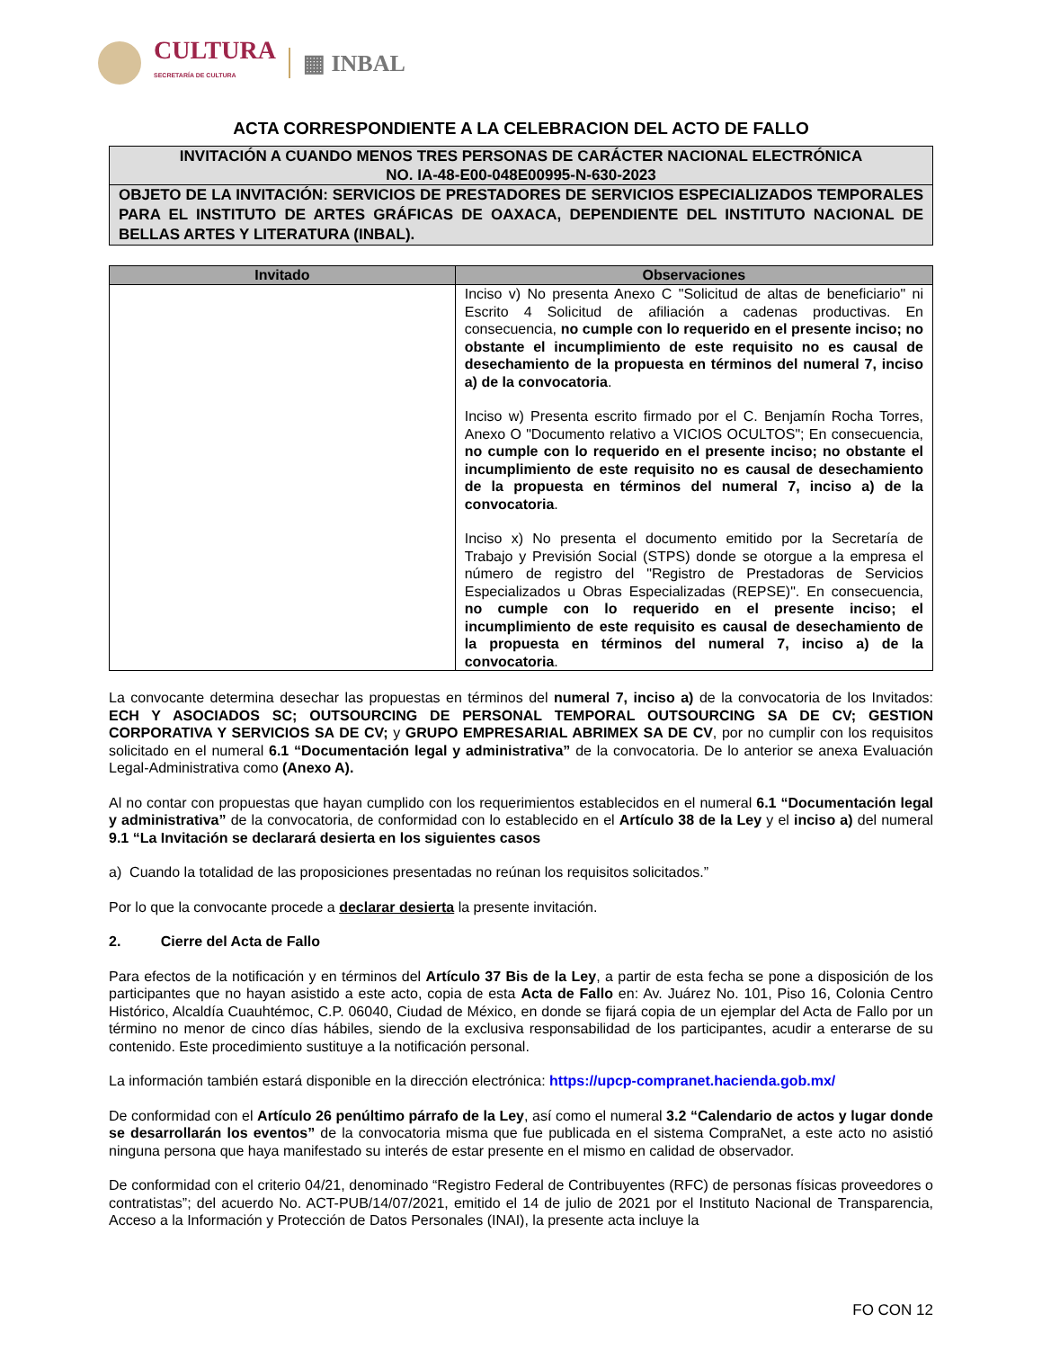CULTURA
SECRETARÍA DE CULTURA
▦ INBAL
ACTA CORRESPONDIENTE A LA CELEBRACION DEL ACTO DE FALLO
INVITACIÓN A CUANDO MENOS TRES PERSONAS DE CARÁCTER NACIONAL ELECTRÓNICA
NO. IA-48-E00-048E00995-N-630-2023
OBJETO DE LA INVITACIÓN: SERVICIOS DE PRESTADORES DE SERVICIOS ESPECIALIZADOS TEMPORALES PARA EL INSTITUTO DE ARTES GRÁFICAS DE OAXACA, DEPENDIENTE DEL INSTITUTO NACIONAL DE BELLAS ARTES Y LITERATURA (INBAL).
| Invitado | Observaciones |
| --- | --- |
| | Inciso v) No presenta Anexo C "Solicitud de altas de beneficiario" ni Escrito 4 Solicitud de afiliación a cadenas productivas. En consecuencia, no cumple con lo requerido en el presente inciso; no obstante el incumplimiento de este requisito no es causal de desechamiento de la propuesta en términos del numeral 7, inciso a) de la convocatoria . Inciso w) Presenta escrito firmado por el C. Benjamín Rocha Torres, Anexo O "Documento relativo a VICIOS OCULTOS"; En consecuencia, no cumple con lo requerido en el presente inciso; no obstante el incumplimiento de este requisito no es causal de desechamiento de la propuesta en términos del numeral 7, inciso a) de la convocatoria . Inciso x) No presenta el documento emitido por la Secretaría de Trabajo y Previsión Social (STPS) donde se otorgue a la empresa el número de registro del "Registro de Prestadoras de Servicios Especializados u Obras Especializadas (REPSE)". En consecuencia, no cumple con lo requerido en el presente inciso; el incumplimiento de este requisito es causal de desechamiento de la propuesta en términos del numeral 7, inciso a) de la convocatoria . |
La convocante determina desechar las propuestas en términos del numeral 7, inciso a) de la convocatoria de los Invitados: ECH Y ASOCIADOS SC; OUTSOURCING DE PERSONAL TEMPORAL OUTSOURCING SA DE CV; GESTION CORPORATIVA Y SERVICIOS SA DE CV; y GRUPO EMPRESARIAL ABRIMEX SA DE CV, por no cumplir con los requisitos solicitado en el numeral 6.1 “Documentación legal y administrativa” de la convocatoria. De lo anterior se anexa Evaluación Legal-Administrativa como (Anexo A).
Al no contar con propuestas que hayan cumplido con los requerimientos establecidos en el numeral 6.1 “Documentación legal y administrativa” de la convocatoria, de conformidad con lo establecido en el Artículo 38 de la Ley y el inciso a) del numeral 9.1 “La Invitación se declarará desierta en los siguientes casos
a) Cuando la totalidad de las proposiciones presentadas no reúnan los requisitos solicitados.”
Por lo que la convocante procede a declarar desierta la presente invitación.
2. Cierre del Acta de Fallo
Para efectos de la notificación y en términos del Artículo 37 Bis de la Ley, a partir de esta fecha se pone a disposición de los participantes que no hayan asistido a este acto, copia de esta Acta de Fallo en: Av. Juárez No. 101, Piso 16, Colonia Centro Histórico, Alcaldía Cuauhtémoc, C.P. 06040, Ciudad de México, en donde se fijará copia de un ejemplar del Acta de Fallo por un término no menor de cinco días hábiles, siendo de la exclusiva responsabilidad de los participantes, acudir a enterarse de su contenido. Este procedimiento sustituye a la notificación personal.
La información también estará disponible en la dirección electrónica: https://upcp-compranet.hacienda.gob.mx/
De conformidad con el Artículo 26 penúltimo párrafo de la Ley, así como el numeral 3.2 “Calendario de actos y lugar donde se desarrollarán los eventos” de la convocatoria misma que fue publicada en el sistema CompraNet, a este acto no asistió ninguna persona que haya manifestado su interés de estar presente en el mismo en calidad de observador.
De conformidad con el criterio 04/21, denominado “Registro Federal de Contribuyentes (RFC) de personas físicas proveedores o contratistas”; del acuerdo No. ACT-PUB/14/07/2021, emitido el 14 de julio de 2021 por el Instituto Nacional de Transparencia, Acceso a la Información y Protección de Datos Personales (INAI), la presente acta incluye la
FO CON 12